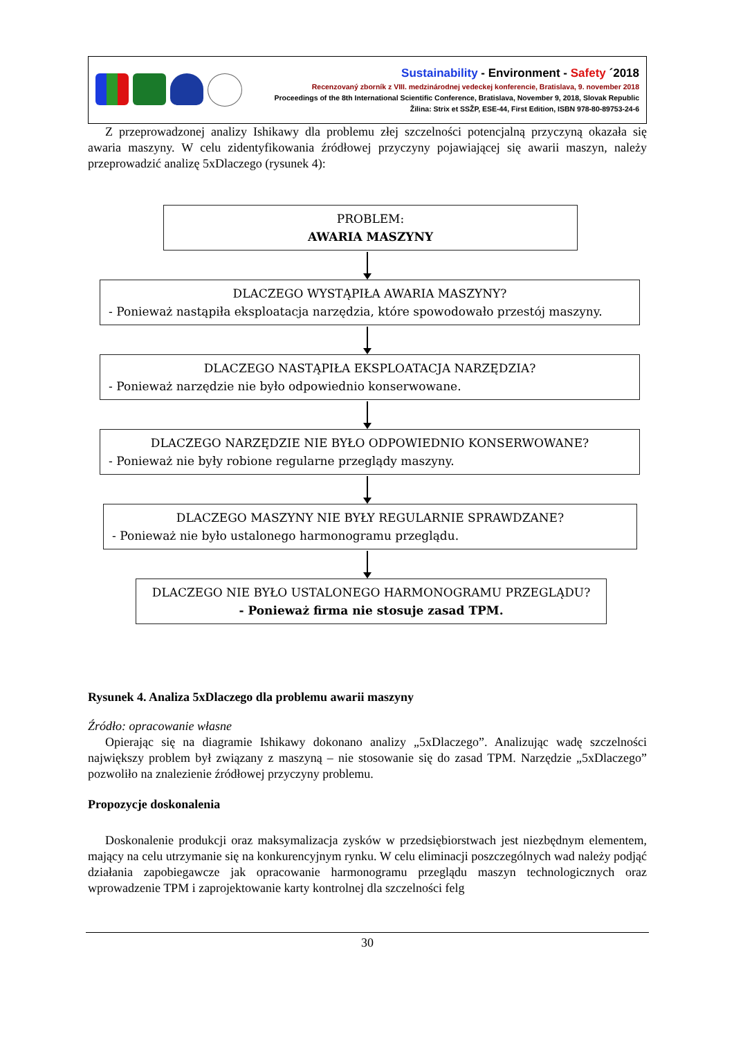Sustainability - Environment - Safety ´2018
Recenzovaný zborník z VIII. medzinárodnej vedeckej konferencie, Bratislava, 9. november 2018
Proceedings of the 8th International Scientific Conference, Bratislava, November 9, 2018, Slovak Republic
Žilina: Strix et SSŽP, ESE-44, First Edition, ISBN 978-80-89753-24-6
Z przeprowadzonej analizy Ishikawy dla problemu złej szczelności potencjalną przyczyną okazała się awaria maszyny. W celu zidentyfikowania źródłowej przyczyny pojawiającej się awarii maszyn, należy przeprowadzić analizę 5xDlaczego (rysunek 4):
PROBLEM:
AWARIA MASZYNY
DLACZEGO WYSTĄPIŁA AWARIA MASZYNY?
- Ponieważ nastąpiła eksploatacja narzędzia, które spowodowało przestój maszyny.
DLACZEGO NASTĄPIŁA EKSPLOATACJA NARZĘDZIA?
- Ponieważ narzędzie nie było odpowiednio konserwowane.
DLACZEGO NARZĘDZIE NIE BYŁO ODPOWIEDNIO KONSERWOWANE?
- Ponieważ nie były robione regularne przeglądy maszyny.
DLACZEGO MASZYNY NIE BYŁY REGULARNIE SPRAWDZANE?
- Ponieważ nie było ustalonego harmonogramu przeglądu.
DLACZEGO NIE BYŁO USTALONEGO HARMONOGRAMU PRZEGLĄDU?
- Ponieważ firma nie stosuje zasad TPM.
Rysunek 4. Analiza 5xDlaczego dla problemu awarii maszyny
Źródło: opracowanie własne
Opierając się na diagramie Ishikawy dokonano analizy „5xDlaczego”. Analizując wadę szczelności największy problem był związany z maszyną – nie stosowanie się do zasad TPM. Narzędzie „5xDlaczego” pozwoliło na znalezienie źródłowej przyczyny problemu.
Propozycje doskonalenia
Doskonalenie produkcji oraz maksymalizacja zysków w przedsiębiorstwach jest niezbędnym elementem, mający na celu utrzymanie się na konkurencyjnym rynku. W celu eliminacji poszczególnych wad należy podjąć działania zapobiegawcze jak opracowanie harmonogramu przeglądu maszyn technologicznych oraz wprowadzenie TPM i zaprojektowanie karty kontrolnej dla szczelności felg
30